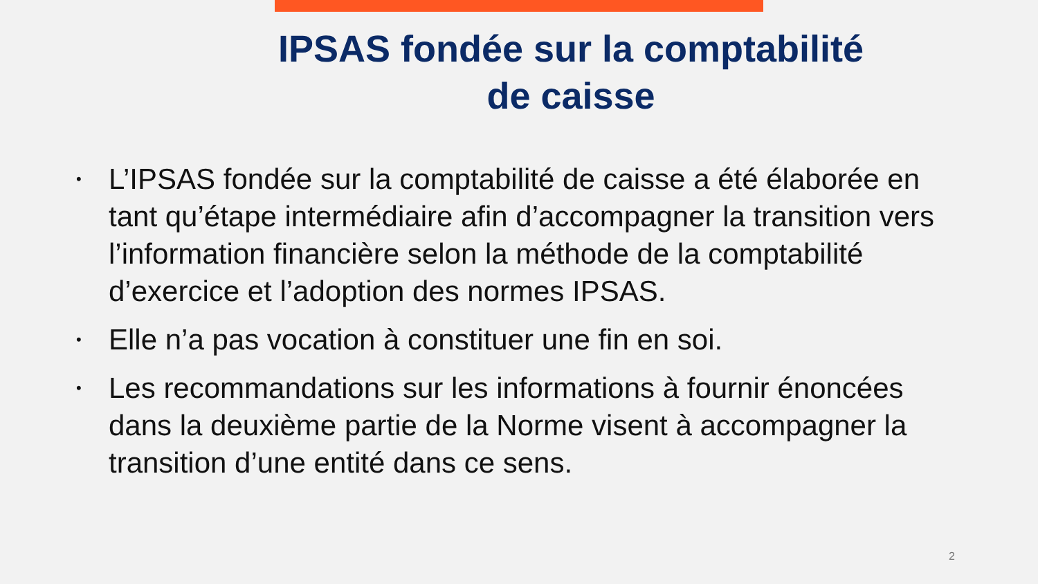IPSAS fondée sur la comptabilité
de caisse
• L’IPSAS fondée sur la comptabilité de caisse a été élaborée en tant qu’étape intermédiaire afin d’accompagner la transition vers l’information financière selon la méthode de la comptabilité d’exercice et l’adoption des normes IPSAS.
• Elle n’a pas vocation à constituer une fin en soi.
• Les recommandations sur les informations à fournir énoncées dans la deuxième partie de la Norme visent à accompagner la transition d’une entité dans ce sens.
2